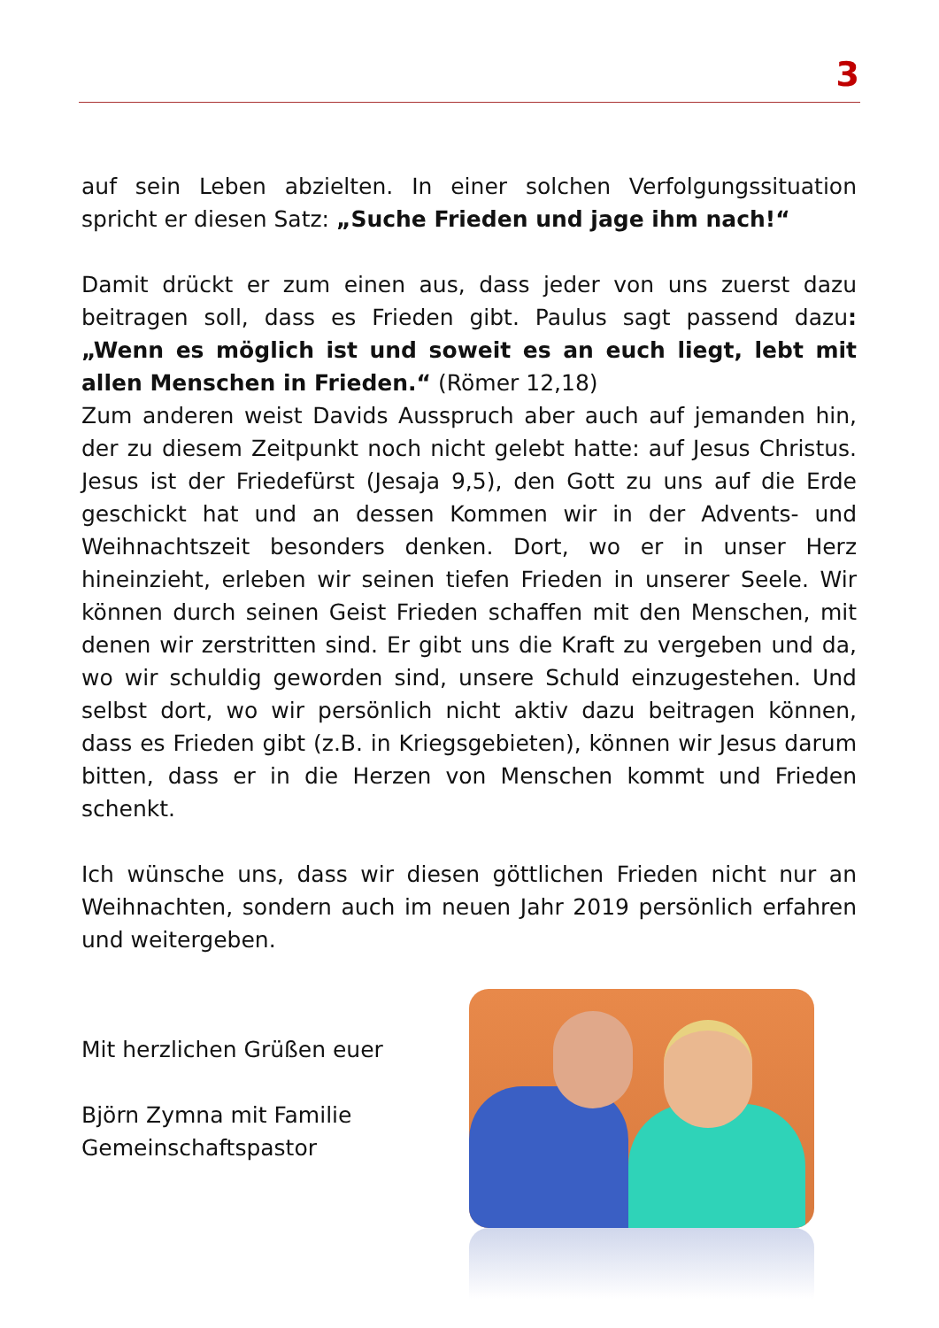3
auf sein Leben abzielten. In einer solchen Verfolgungssituation spricht er diesen Satz: „Suche Frieden und jage ihm nach!“
Damit drückt er zum einen aus, dass jeder von uns zuerst dazu beitragen soll, dass es Frieden gibt. Paulus sagt passend dazu: „Wenn es möglich ist und soweit es an euch liegt, lebt mit allen Menschen in Frieden.“ (Römer 12,18)
Zum anderen weist Davids Ausspruch aber auch auf jemanden hin, der zu diesem Zeitpunkt noch nicht gelebt hatte: auf Jesus Christus. Jesus ist der Friedefürst (Jesaja 9,5), den Gott zu uns auf die Erde geschickt hat und an dessen Kommen wir in der Advents- und Weihnachtszeit besonders denken. Dort, wo er in unser Herz hineinzieht, erleben wir seinen tiefen Frieden in unserer Seele. Wir können durch seinen Geist Frieden schaffen mit den Menschen, mit denen wir zerstritten sind. Er gibt uns die Kraft zu vergeben und da, wo wir schuldig geworden sind, unsere Schuld einzugestehen. Und selbst dort, wo wir persönlich nicht aktiv dazu beitragen können, dass es Frieden gibt (z.B. in Kriegsgebieten), können wir Jesus darum bitten, dass er in die Herzen von Menschen kommt und Frieden schenkt.
Ich wünsche uns, dass wir diesen göttlichen Frieden nicht nur an Weihnachten, sondern auch im neuen Jahr 2019 persönlich erfahren und weitergeben.
Mit herzlichen Grüßen euer
Björn Zymna mit Familie
Gemeinschaftspastor